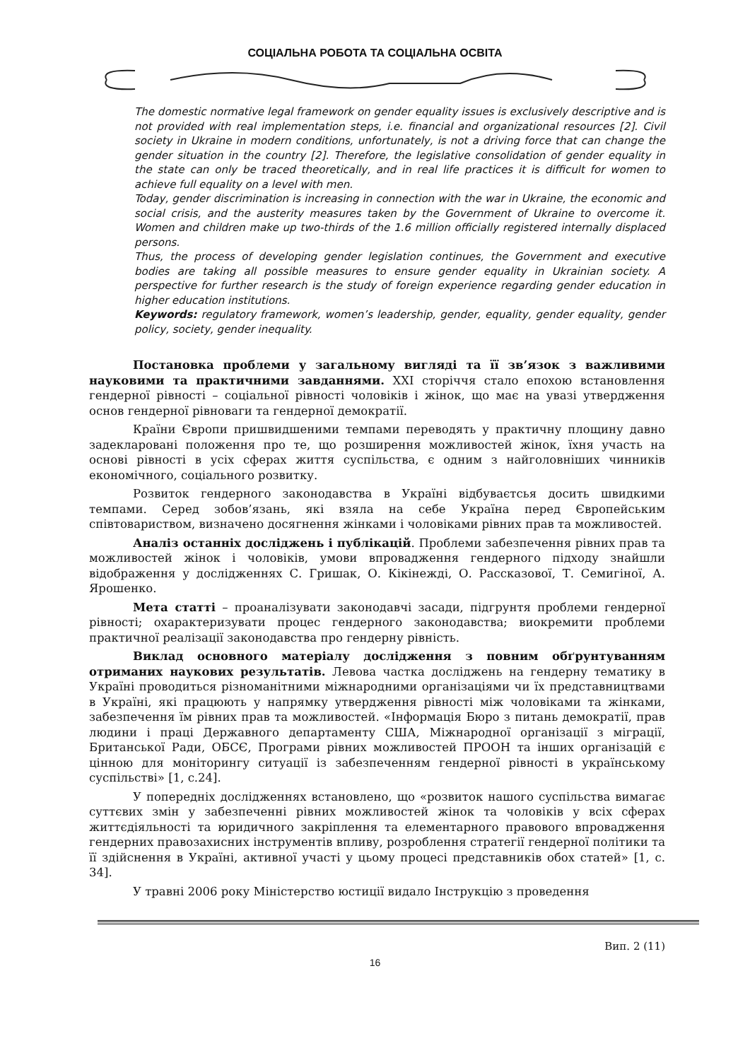СОЦІАЛЬНА РОБОТА ТА СОЦІАЛЬНА ОСВІТА
The domestic normative legal framework on gender equality issues is exclusively descriptive and is not provided with real implementation steps, i.e. financial and organizational resources [2]. Civil society in Ukraine in modern conditions, unfortunately, is not a driving force that can change the gender situation in the country [2]. Therefore, the legislative consolidation of gender equality in the state can only be traced theoretically, and in real life practices it is difficult for women to achieve full equality on a level with men.
Today, gender discrimination is increasing in connection with the war in Ukraine, the economic and social crisis, and the austerity measures taken by the Government of Ukraine to overcome it. Women and children make up two-thirds of the 1.6 million officially registered internally displaced persons.
Thus, the process of developing gender legislation continues, the Government and executive bodies are taking all possible measures to ensure gender equality in Ukrainian society. A perspective for further research is the study of foreign experience regarding gender education in higher education institutions.
Keywords: regulatory framework, women’s leadership, gender, equality, gender equality, gender policy, society, gender inequality.
Постановка проблеми у загальному вигляді та її зв’язок з важливими науковими та практичними завданнями. XXI сторіччя стало епохою встановлення гендерної рівності – соціальної рівності чоловіків і жінок, що має на увазі утвердження основ гендерної рівноваги та гендерної демократії.
Країни Європи пришвидшеними темпами переводять у практичну площину давно задекларовані положення про те, що розширення можливостей жінок, їхня участь на основі рівності в усіх сферах життя суспільства, є одним з найголовніших чинників економічного, соціального розвитку.
Розвиток гендерного законодавства в Україні відбуваєтсья досить швидкими темпами. Серед зобов’язань, які взяла на себе Україна перед Європейським співтовариством, визначено досягнення жінками і чоловіками рівних прав та можливостей.
Аналіз останніх досліджень і публікацій. Проблеми забезпечення рівних прав та можливостей жінок і чоловіків, умови впровадження гендерного підходу знайшли відображення у дослідженнях С. Гришак, О. Кікінежді, О. Рассказової, Т. Семигіної, А. Ярошенко.
Мета статті – проаналізувати законодавчі засади, підгрунтя проблеми гендерної рівності; охарактеризувати процес гендерного законодавства; виокремити проблеми практичної реалізації законодавства про гендерну рівність.
Виклад основного матеріалу дослідження з повним обґрунтуванням отриманих наукових результатів. Левова частка досліджень на гендерну тематику в Україні проводиться різноманітними міжнародними організаціями чи їх представництвами в Україні, які працюють у напрямку утвердження рівності між чоловіками та жінками, забезпечення їм рівних прав та можливостей. «Інформація Бюро з питань демократії, прав людини і праці Державного департаменту США, Міжнародної організації з міграції, Британської Ради, ОБСЄ, Програми рівних можливостей ПРООН та інших організацій є цінною для моніторингу ситуації із забезпеченням гендерної рівності в українському суспільстві» [1, с.24].
У попередніх дослідженнях встановлено, що «розвиток нашого суспільства вимагає суттєвих змін у забезпеченні рівних можливостей жінок та чоловіків у всіх сферах життєдіяльності та юридичного закріплення та елементарного правового впровадження гендерних правозахисних інструментів впливу, розроблення стратегії гендерної політики та її здійснення в Україні, активної участі у цьому процесі представників обох статей» [1, с. 34].
У травні 2006 року Міністерство юстиції видало Інструкцію з проведення
Вип. 2 (11)
16